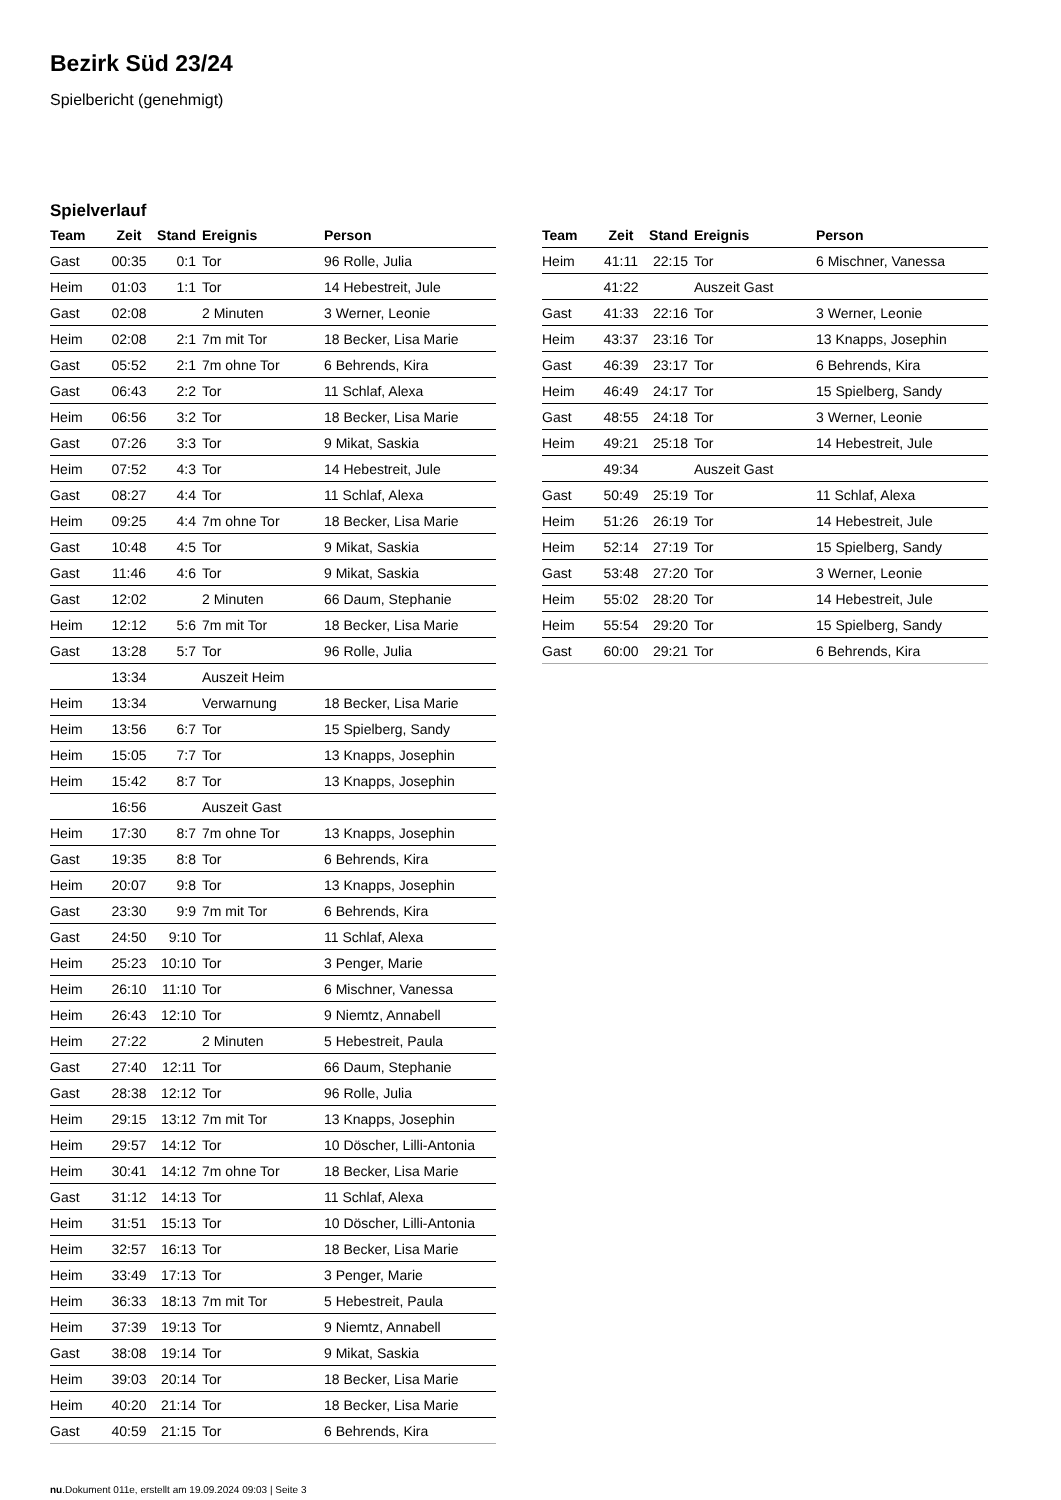Bezirk Süd 23/24
Spielbericht (genehmigt)
Spielverlauf
| Team | Zeit | Stand | Ereignis | Person |
| --- | --- | --- | --- | --- |
| Gast | 00:35 | 0:1 | Tor | 96 Rolle, Julia |
| Heim | 01:03 | 1:1 | Tor | 14 Hebestreit, Jule |
| Gast | 02:08 | | 2 Minuten | 3 Werner, Leonie |
| Heim | 02:08 | 2:1 | 7m mit Tor | 18 Becker, Lisa Marie |
| Gast | 05:52 | 2:1 | 7m ohne Tor | 6 Behrends, Kira |
| Gast | 06:43 | 2:2 | Tor | 11 Schlaf, Alexa |
| Heim | 06:56 | 3:2 | Tor | 18 Becker, Lisa Marie |
| Gast | 07:26 | 3:3 | Tor | 9 Mikat, Saskia |
| Heim | 07:52 | 4:3 | Tor | 14 Hebestreit, Jule |
| Gast | 08:27 | 4:4 | Tor | 11 Schlaf, Alexa |
| Heim | 09:25 | 4:4 | 7m ohne Tor | 18 Becker, Lisa Marie |
| Gast | 10:48 | 4:5 | Tor | 9 Mikat, Saskia |
| Gast | 11:46 | 4:6 | Tor | 9 Mikat, Saskia |
| Gast | 12:02 | | 2 Minuten | 66 Daum, Stephanie |
| Heim | 12:12 | 5:6 | 7m mit Tor | 18 Becker, Lisa Marie |
| Gast | 13:28 | 5:7 | Tor | 96 Rolle, Julia |
| | 13:34 | | Auszeit Heim | |
| Heim | 13:34 | | Verwarnung | 18 Becker, Lisa Marie |
| Heim | 13:56 | 6:7 | Tor | 15 Spielberg, Sandy |
| Heim | 15:05 | 7:7 | Tor | 13 Knapps, Josephin |
| Heim | 15:42 | 8:7 | Tor | 13 Knapps, Josephin |
| | 16:56 | | Auszeit Gast | |
| Heim | 17:30 | 8:7 | 7m ohne Tor | 13 Knapps, Josephin |
| Gast | 19:35 | 8:8 | Tor | 6 Behrends, Kira |
| Heim | 20:07 | 9:8 | Tor | 13 Knapps, Josephin |
| Gast | 23:30 | 9:9 | 7m mit Tor | 6 Behrends, Kira |
| Gast | 24:50 | 9:10 | Tor | 11 Schlaf, Alexa |
| Heim | 25:23 | 10:10 | Tor | 3 Penger, Marie |
| Heim | 26:10 | 11:10 | Tor | 6 Mischner, Vanessa |
| Heim | 26:43 | 12:10 | Tor | 9 Niemtz, Annabell |
| Heim | 27:22 | | 2 Minuten | 5 Hebestreit, Paula |
| Gast | 27:40 | 12:11 | Tor | 66 Daum, Stephanie |
| Gast | 28:38 | 12:12 | Tor | 96 Rolle, Julia |
| Heim | 29:15 | 13:12 | 7m mit Tor | 13 Knapps, Josephin |
| Heim | 29:57 | 14:12 | Tor | 10 Döscher, Lilli-Antonia |
| Heim | 30:41 | 14:12 | 7m ohne Tor | 18 Becker, Lisa Marie |
| Gast | 31:12 | 14:13 | Tor | 11 Schlaf, Alexa |
| Heim | 31:51 | 15:13 | Tor | 10 Döscher, Lilli-Antonia |
| Heim | 32:57 | 16:13 | Tor | 18 Becker, Lisa Marie |
| Heim | 33:49 | 17:13 | Tor | 3 Penger, Marie |
| Heim | 36:33 | 18:13 | 7m mit Tor | 5 Hebestreit, Paula |
| Heim | 37:39 | 19:13 | Tor | 9 Niemtz, Annabell |
| Gast | 38:08 | 19:14 | Tor | 9 Mikat, Saskia |
| Heim | 39:03 | 20:14 | Tor | 18 Becker, Lisa Marie |
| Heim | 40:20 | 21:14 | Tor | 18 Becker, Lisa Marie |
| Gast | 40:59 | 21:15 | Tor | 6 Behrends, Kira |
| Team | Zeit | Stand | Ereignis | Person |
| --- | --- | --- | --- | --- |
| Heim | 41:11 | 22:15 | Tor | 6 Mischner, Vanessa |
| | 41:22 | | Auszeit Gast | |
| Gast | 41:33 | 22:16 | Tor | 3 Werner, Leonie |
| Heim | 43:37 | 23:16 | Tor | 13 Knapps, Josephin |
| Gast | 46:39 | 23:17 | Tor | 6 Behrends, Kira |
| Heim | 46:49 | 24:17 | Tor | 15 Spielberg, Sandy |
| Gast | 48:55 | 24:18 | Tor | 3 Werner, Leonie |
| Heim | 49:21 | 25:18 | Tor | 14 Hebestreit, Jule |
| | 49:34 | | Auszeit Gast | |
| Gast | 50:49 | 25:19 | Tor | 11 Schlaf, Alexa |
| Heim | 51:26 | 26:19 | Tor | 14 Hebestreit, Jule |
| Heim | 52:14 | 27:19 | Tor | 15 Spielberg, Sandy |
| Gast | 53:48 | 27:20 | Tor | 3 Werner, Leonie |
| Heim | 55:02 | 28:20 | Tor | 14 Hebestreit, Jule |
| Heim | 55:54 | 29:20 | Tor | 15 Spielberg, Sandy |
| Gast | 60:00 | 29:21 | Tor | 6 Behrends, Kira |
nu.Dokument 011e, erstellt am 19.09.2024 09:03 | Seite 3